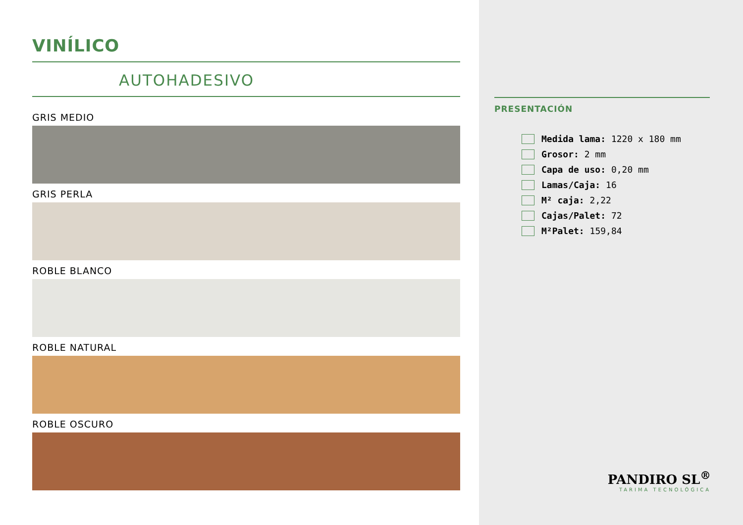VINÍLICO
AUTOHADESIVO
GRIS MEDIO
GRIS PERLA
ROBLE BLANCO
ROBLE NATURAL
ROBLE OSCURO
PRESENTACIÓN
Medida lama: 1220 x 180 mm
Grosor: 2 mm
Capa de uso: 0,20 mm
Lamas/Caja: 16
M² caja: 2,22
Cajas/Palet: 72
M²Palet: 159,84
PANDIRO SL<sup>®</sup>
TARIMA TECNOLÓGICA